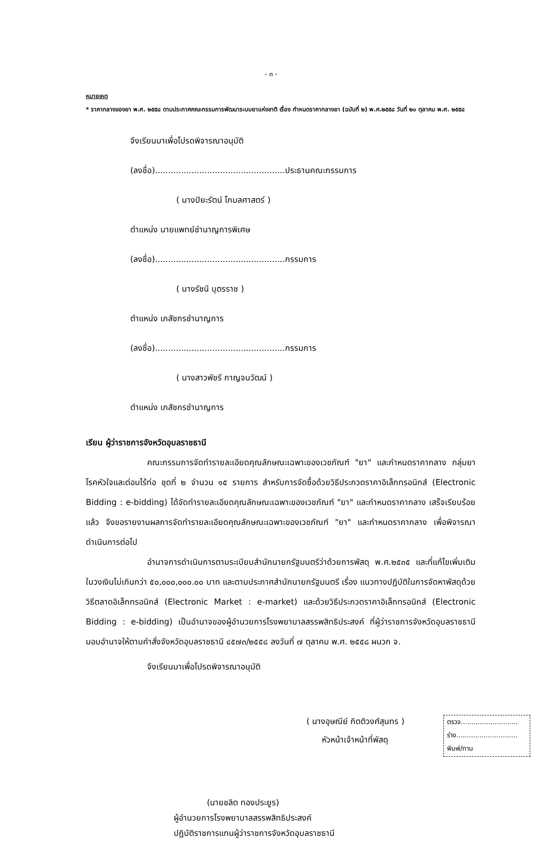- ๓ -
หมายเหตุ
* ราคากลางของยา พ.ศ. ๒๕๕๘ ตามประกาศคณะกรรมการพัฒนาระบบยาแห่งชาติ เรื่อง กำหนดราคากลางยา (ฉบับที่ ๒) พ.ศ.๒๕๕๘ วันที่ ๒๐ ตุลาคม พ.ศ. ๒๕๕๘
จึงเรียนมาเพื่อโปรดพิจารณาอนุมัติ
(ลงชื่อ)..................................................ประธานคณะกรรมการ
( นางปิยะรัตน์ โกมลศาสตร์ )
ตำแหน่ง นายแพทย์ชำนาญการพิเศษ
(ลงชื่อ)..................................................กรรมการ
( นางรัชนี บุตรราช )
ตำแหน่ง เภสัชกรชำนาญการ
(ลงชื่อ)..................................................กรรมการ
( นางสาวพัชรี กาญจนวัฒน์ )
ตำแหน่ง เภสัชกรชำนาญการ
เรียน ผู้ว่าราชการจังหวัดอุบลราชธานี
คณะกรรมการจัดทำรายละเอียดคุณลักษณะเฉพาะของเวชภัณฑ์ "ยา" และกำหนดราคากลาง กลุ่มยาโรคหัวใจและต่อมไร้ท่อ ชุดที่ ๒ จำนวน ๑๕ รายการ สำหรับการจัดซื้อด้วยวิธีประกวดราคาอิเล็กทรอนิกส์ (Electronic Bidding : e-bidding) ได้จัดทำรายละเอียดคุณลักษณะเฉพาะของเวชภัณฑ์ "ยา" และกำหนดราคากลาง เสร็จเรียบร้อยแล้ว จึงขอรายงานผลการจัดทำรายละเอียดคุณลักษณะเฉพาะของเวชภัณฑ์ "ยา" และกำหนดราคากลาง เพื่อพิจารณาดำเนินการต่อไป
อำนาจการดำเนินการตามระเบียบสำนักนายกรัฐมนตรีว่าด้วยการพัสดุ พ.ศ.๒๕๓๕ และที่แก้ไขเพิ่มเติม ในวงเงินไม่เกินกว่า ๕๐,๐๐๐,๐๐๐.๐๐ บาท และตามประกาศสำนักนายกรัฐมนตรี เรื่อง แนวทางปฏิบัติในการจัดหาพัสดุด้วยวิธีตลาดอิเล็กทรอนิกส์ (Electronic Market : e-market) และด้วยวิธีประกวดราคาอิเล็กทรอนิกส์ (Electronic Bidding : e-bidding) เป็นอำนาจของผู้อำนวยการโรงพยาบาลสรรพสิทธิประสงค์ ที่ผู้ว่าราชการจังหวัดอุบลราชธานีมอบอำนาจให้ตามคำสั่งจังหวัดอุบลราชธานี ๔๕๗๓/๒๕๕๘ ลงวันที่ ๗ ตุลาคม พ.ศ. ๒๕๕๘ ผนวก จ.
จึงเรียนมาเพื่อโปรดพิจารณาอนุมัติ
( นางอุษณีย์ กิตติวงศ์สุนทร )
หัวหน้าเจ้าหน้าที่พัสดุ
(นายชลิต ทองประยูร)
ผู้อำนวยการโรงพยาบาลสรรพสิทธิประสงค์
ปฏิบัติราชการแทนผู้ว่าราชการจังหวัดอุบลราชธานี
ตรวจ...........................
ร่าง.............................
พิมพ์/ทาน